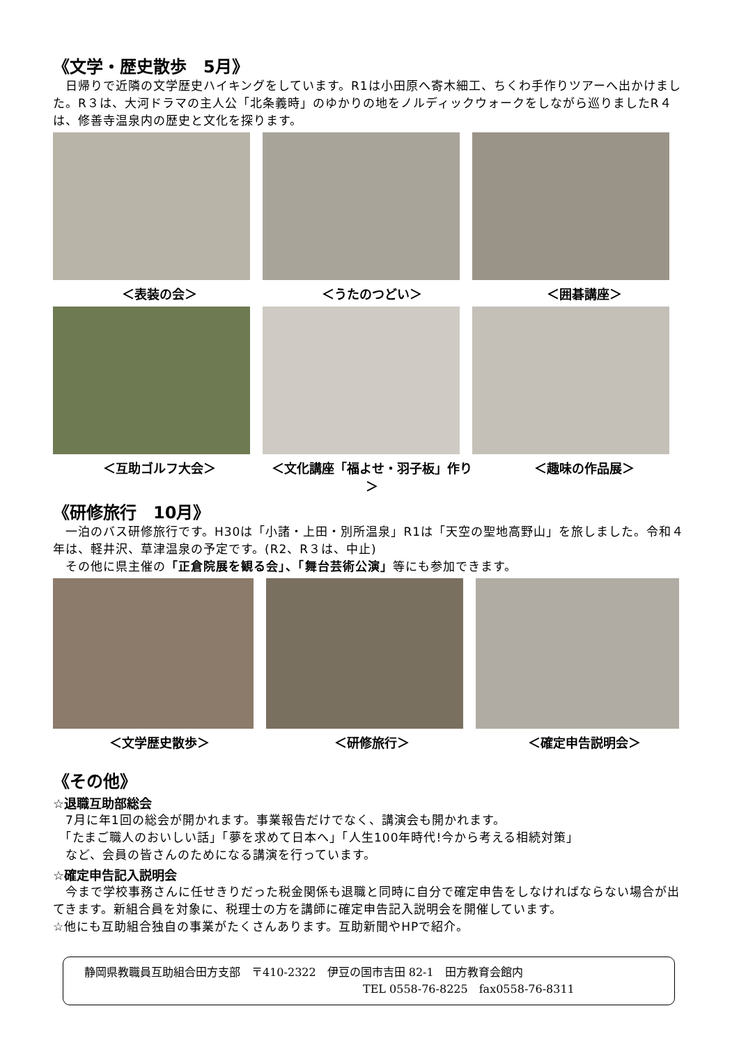《文学・歴史散歩　5月》
　日帰りで近隣の文学歴史ハイキングをしています。R1は小田原へ寄木細工、ちくわ手作りツアーへ出かけました。R３は、大河ドラマの主人公「北条義時」のゆかりの地をノルディックウォークをしながら巡りましたR４は、修善寺温泉内の歴史と文化を探ります。
＜表装の会＞ ＜うたのつどい＞ ＜囲碁講座＞
＜互助ゴルフ大会＞ ＜文化講座「福よせ・羽子板」作り＞ ＜趣味の作品展＞
《研修旅行　10月》
　一泊のバス研修旅行です。H30は「小諸・上田・別所温泉」R1は「天空の聖地高野山」を旅しました。令和４年は、軽井沢、草津温泉の予定です。(R2、R３は、中止)
　その他に県主催の「正倉院展を観る会」、「舞台芸術公演」等にも参加できます。
＜文学歴史散歩＞ ＜研修旅行＞ ＜確定申告説明会＞
《その他》
☆退職互助部総会
　7月に年1回の総会が開かれます。事業報告だけでなく、講演会も開かれます。
　「たまご職人のおいしい話」「夢を求めて日本へ」「人生100年時代!今から考える相続対策」
　など、会員の皆さんのためになる講演を行っています。
☆確定申告記入説明会
　今まで学校事務さんに任せきりだった税金関係も退職と同時に自分で確定申告をしなければならない場合が出てきます。新組合員を対象に、税理士の方を講師に確定申告記入説明会を開催しています。
☆他にも互助組合独自の事業がたくさんあります。互助新聞やHPで紹介。
静岡県教職員互助組合田方支部　〒410-2322　伊豆の国市吉田 82-1　田方教育会館内
TEL 0558-76-8225　fax0558-76-8311